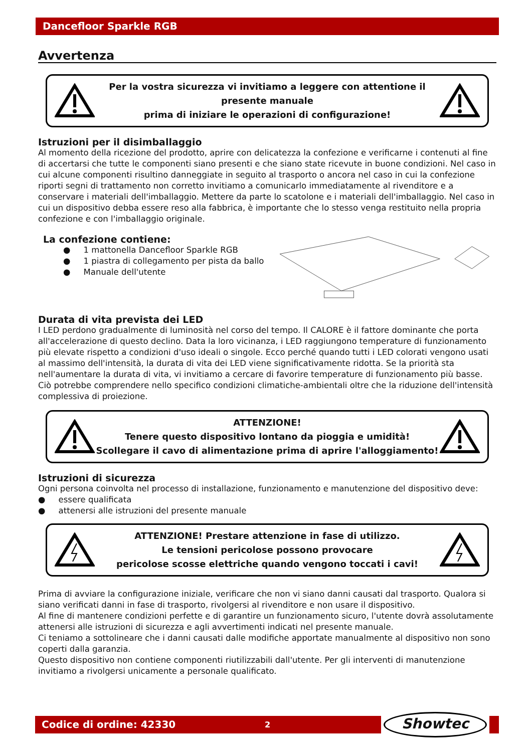Dancefloor Sparkle RGB
Avvertenza
Per la vostra sicurezza vi invitiamo a leggere con attentione il presente manuale
prima di iniziare le operazioni di configurazione!
Istruzioni per il disimballaggio
Al momento della ricezione del prodotto, aprire con delicatezza la confezione e verificarne i contenuti al fine di accertarsi che tutte le componenti siano presenti e che siano state ricevute in buone condizioni. Nel caso in cui alcune componenti risultino danneggiate in seguito al trasporto o ancora nel caso in cui la confezione riporti segni di trattamento non corretto invitiamo a comunicarlo immediatamente al rivenditore e a conservare i materiali dell'imballaggio. Mettere da parte lo scatolone e i materiali dell'imballaggio. Nel caso in cui un dispositivo debba essere reso alla fabbrica, è importante che lo stesso venga restituito nella propria confezione e con l'imballaggio originale.
La confezione contiene:
● 1 mattonella Dancefloor Sparkle RGB
● 1 piastra di collegamento per pista da ballo
● Manuale dell'utente
Durata di vita prevista dei LED
I LED perdono gradualmente di luminosità nel corso del tempo. Il CALORE è il fattore dominante che porta all'accelerazione di questo declino. Data la loro vicinanza, i LED raggiungono temperature di funzionamento più elevate rispetto a condizioni d'uso ideali o singole. Ecco perché quando tutti i LED colorati vengono usati al massimo dell'intensità, la durata di vita dei LED viene significativamente ridotta. Se la priorità sta nell'aumentare la durata di vita, vi invitiamo a cercare di favorire temperature di funzionamento più basse. Ciò potrebbe comprendere nello specifico condizioni climatiche-ambientali oltre che la riduzione dell'intensità complessiva di proiezione.
ATTENZIONE!
Tenere questo dispositivo lontano da pioggia e umidità!
Scollegare il cavo di alimentazione prima di aprire l'alloggiamento!
Istruzioni di sicurezza
Ogni persona coinvolta nel processo di installazione, funzionamento e manutenzione del dispositivo deve:
● essere qualificata
● attenersi alle istruzioni del presente manuale
ATTENZIONE! Prestare attenzione in fase di utilizzo.
Le tensioni pericolose possono provocare
pericolose scosse elettriche quando vengono toccati i cavi!
Prima di avviare la configurazione iniziale, verificare che non vi siano danni causati dal trasporto. Qualora si siano verificati danni in fase di trasporto, rivolgersi al rivenditore e non usare il dispositivo.
Al fine di mantenere condizioni perfette e di garantire un funzionamento sicuro, l'utente dovrà assolutamente attenersi alle istruzioni di sicurezza e agli avvertimenti indicati nel presente manuale.
Ci teniamo a sottolineare che i danni causati dalle modifiche apportate manualmente al dispositivo non sono coperti dalla garanzia.
Questo dispositivo non contiene componenti riutilizzabili dall'utente. Per gli interventi di manutenzione invitiamo a rivolgersi unicamente a personale qualificato.
Codice di ordine: 42330 2
Showtec